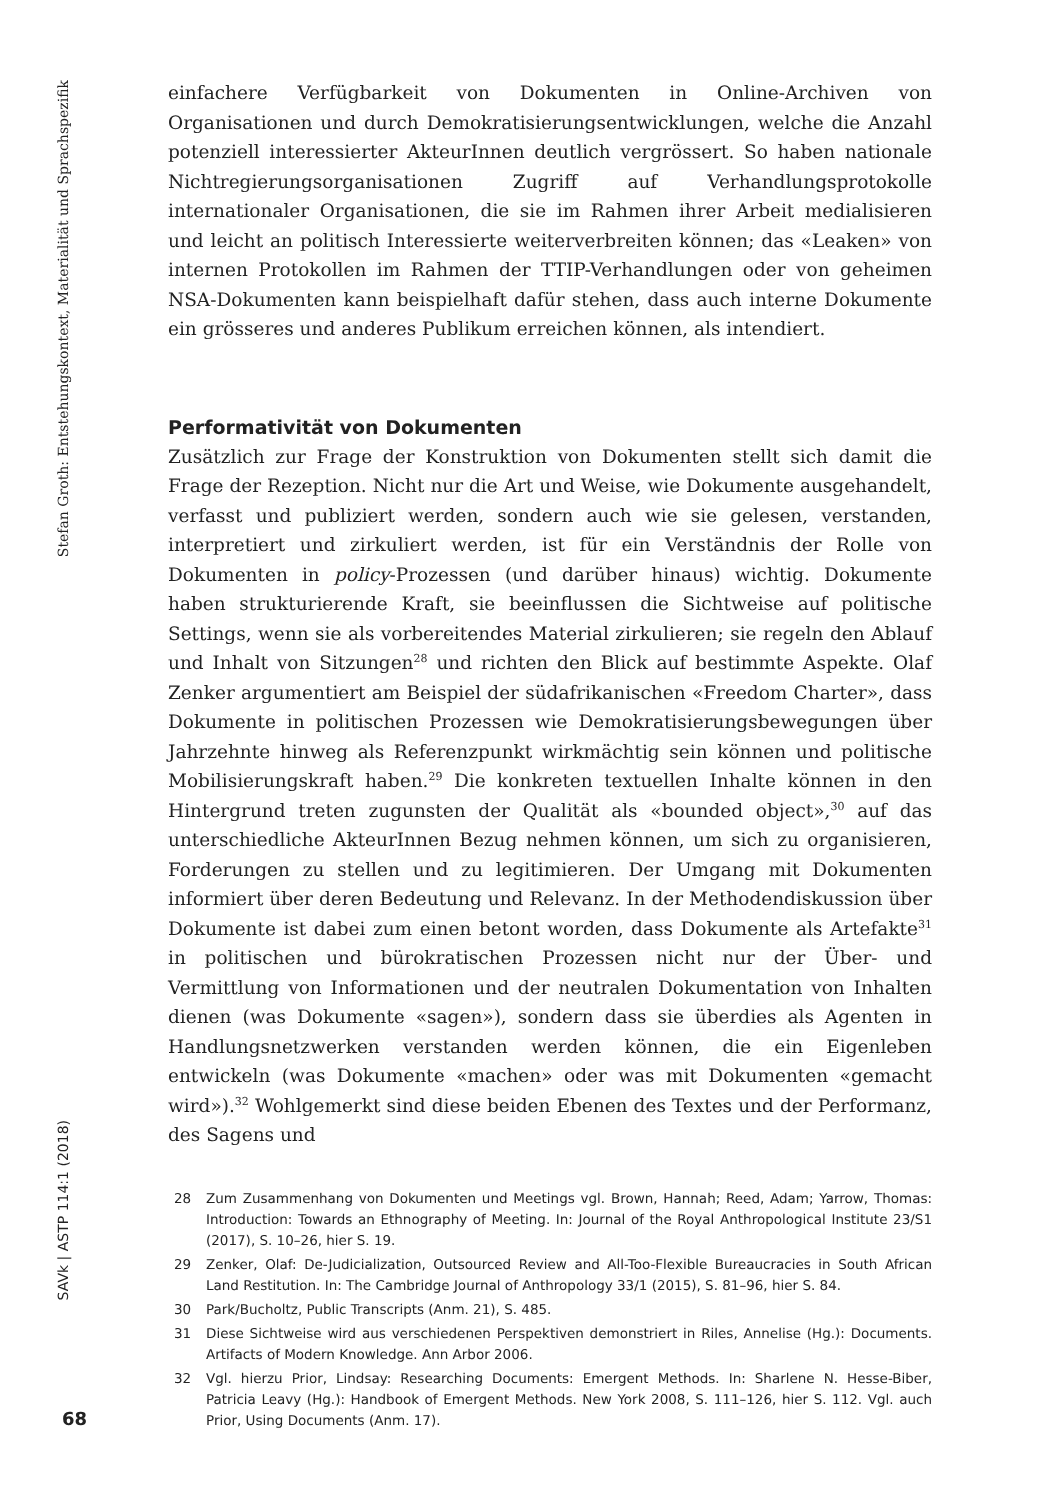einfachere Verfügbarkeit von Dokumenten in Online-Archiven von Organisationen und durch Demokratisierungsentwicklungen, welche die Anzahl potenziell interessierter AkteurInnen deutlich vergrössert. So haben nationale Nichtregierungsorganisationen Zugriff auf Verhandlungsprotokolle internationaler Organisationen, die sie im Rahmen ihrer Arbeit medialisieren und leicht an politisch Interessierte weiterverbreiten können; das «Leaken» von internen Protokollen im Rahmen der TTIP-Verhandlungen oder von geheimen NSA-Dokumenten kann beispielhaft dafür stehen, dass auch interne Dokumente ein grösseres und anderes Publikum erreichen können, als intendiert.
Performativität von Dokumenten
Zusätzlich zur Frage der Konstruktion von Dokumenten stellt sich damit die Frage der Rezeption. Nicht nur die Art und Weise, wie Dokumente ausgehandelt, verfasst und publiziert werden, sondern auch wie sie gelesen, verstanden, interpretiert und zirkuliert werden, ist für ein Verständnis der Rolle von Dokumenten in policy-Prozessen (und darüber hinaus) wichtig. Dokumente haben strukturierende Kraft, sie beeinflussen die Sichtweise auf politische Settings, wenn sie als vorbereitendes Material zirkulieren; sie regeln den Ablauf und Inhalt von Sitzungen<sup>28</sup> und richten den Blick auf bestimmte Aspekte. Olaf Zenker argumentiert am Beispiel der südafrikanischen «Freedom Charter», dass Dokumente in politischen Prozessen wie Demokratisierungsbewegungen über Jahrzehnte hinweg als Referenzpunkt wirkmächtig sein können und politische Mobilisierungskraft haben.<sup>29</sup> Die konkreten textuellen Inhalte können in den Hintergrund treten zugunsten der Qualität als «bounded object»,<sup>30</sup> auf das unterschiedliche AkteurInnen Bezug nehmen können, um sich zu organisieren, Forderungen zu stellen und zu legitimieren. Der Umgang mit Dokumenten informiert über deren Bedeutung und Relevanz. In der Methodendiskussion über Dokumente ist dabei zum einen betont worden, dass Dokumente als Artefakte<sup>31</sup> in politischen und bürokratischen Prozessen nicht nur der Über- und Vermittlung von Informationen und der neutralen Dokumentation von Inhalten dienen (was Dokumente «sagen»), sondern dass sie überdies als Agenten in Handlungsnetzwerken verstanden werden können, die ein Eigenleben entwickeln (was Dokumente «machen» oder was mit Dokumenten «gemacht wird»).<sup>32</sup> Wohlgemerkt sind diese beiden Ebenen des Textes und der Performanz, des Sagens und
28 Zum Zusammenhang von Dokumenten und Meetings vgl. Brown, Hannah; Reed, Adam; Yarrow, Thomas: Introduction: Towards an Ethnography of Meeting. In: Journal of the Royal Anthropological Institute 23/S1 (2017), S. 10–26, hier S. 19.
29 Zenker, Olaf: De-Judicialization, Outsourced Review and All-Too-Flexible Bureaucracies in South African Land Restitution. In: The Cambridge Journal of Anthropology 33/1 (2015), S. 81–96, hier S. 84.
30 Park/Bucholtz, Public Transcripts (Anm. 21), S. 485.
31 Diese Sichtweise wird aus verschiedenen Perspektiven demonstriert in Riles, Annelise (Hg.): Documents. Artifacts of Modern Knowledge. Ann Arbor 2006.
32 Vgl. hierzu Prior, Lindsay: Researching Documents: Emergent Methods. In: Sharlene N. Hesse-Biber, Patricia Leavy (Hg.): Handbook of Emergent Methods. New York 2008, S. 111–126, hier S. 112. Vgl. auch Prior, Using Documents (Anm. 17).
Stefan Groth: Entstehungskontext, Materialität und Sprachspezifik
SAVk | ASTP 114:1 (2018)
68